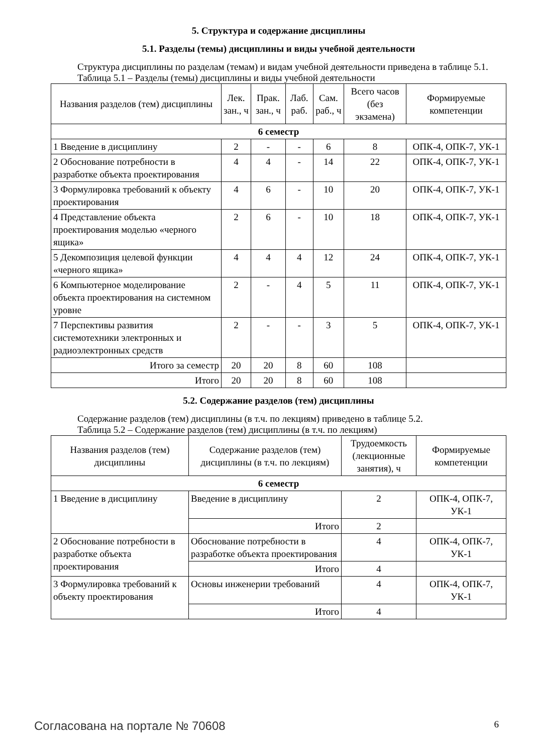5. Структура и содержание дисциплины
5.1. Разделы (темы) дисциплины и виды учебной деятельности
Структура дисциплины по разделам (темам) и видам учебной деятельности приведена в таблице 5.1.
Таблица 5.1 – Разделы (темы) дисциплины и виды учебной деятельности
| Названия разделов (тем) дисциплины | Лек. зан., ч | Прак. зан., ч | Лаб. раб. | Сам. раб., ч | Всего часов (без экзамена) | Формируемые компетенции |
| --- | --- | --- | --- | --- | --- | --- |
| 6 семестр | | | | | | |
| 1 Введение в дисциплину | 2 | - | - | 6 | 8 | ОПК-4, ОПК-7, УК-1 |
| 2 Обоснование потребности в разработке объекта проектирования | 4 | 4 | - | 14 | 22 | ОПК-4, ОПК-7, УК-1 |
| 3 Формулировка требований к объекту проектирования | 4 | 6 | - | 10 | 20 | ОПК-4, ОПК-7, УК-1 |
| 4 Представление объекта проектирования моделью «черного ящика» | 2 | 6 | - | 10 | 18 | ОПК-4, ОПК-7, УК-1 |
| 5 Декомпозиция целевой функции «черного ящика» | 4 | 4 | 4 | 12 | 24 | ОПК-4, ОПК-7, УК-1 |
| 6 Компьютерное моделирование объекта проектирования на системном уровне | 2 | - | 4 | 5 | 11 | ОПК-4, ОПК-7, УК-1 |
| 7 Перспективы развития системотехники электронных и радиоэлектронных средств | 2 | - | - | 3 | 5 | ОПК-4, ОПК-7, УК-1 |
| Итого за семестр | 20 | 20 | 8 | 60 | 108 | |
| Итого | 20 | 20 | 8 | 60 | 108 | |
5.2. Содержание разделов (тем) дисциплины
Содержание разделов (тем) дисциплины (в т.ч. по лекциям) приведено в таблице 5.2.
Таблица 5.2 – Содержание разделов (тем) дисциплины (в т.ч. по лекциям)
| Названия разделов (тем) дисциплины | Содержание разделов (тем) дисциплины (в т.ч. по лекциям) | Трудоемкость (лекционные занятия), ч | Формируемые компетенции |
| --- | --- | --- | --- |
| 6 семестр | | | |
| 1 Введение в дисциплину | Введение в дисциплину | 2 | ОПК-4, ОПК-7, УК-1 |
| | Итого | 2 | |
| 2 Обоснование потребности в разработке объекта проектирования | Обоснование потребности в разработке объекта проектирования | 4 | ОПК-4, ОПК-7, УК-1 |
| | Итого | 4 | |
| 3 Формулировка требований к объекту проектирования | Основы инженерии требований | 4 | ОПК-4, ОПК-7, УК-1 |
| | Итого | 4 | |
Согласована на портале № 70608 6